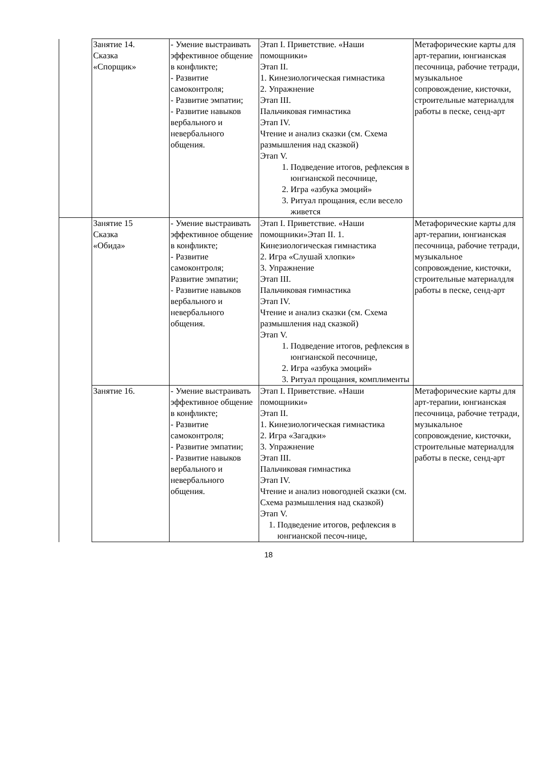| | Занятие 14. Сказка «Спорщик» | - Умение выстраивать эффективное общение в конфликте; - Развитие самоконтроля; - Развитие эмпатии; - Развитие навыков вербального и невербального общения. | Этап I. Приветствие. «Наши помощники» Этап II. 1. Кинезиологическая гимнастика 2. Упражнение Этап III. Пальчиковая гимнастика Этап IV. Чтение и анализ сказки (см. Схема размышления над сказкой) Этап V. 1. Подведение итогов, рефлексия в юнгианской песочнице, 2. Игра «азбука эмоций» 3. Ритуал прощания, если весело живется | Метафорические карты для арт-терапии, юнгианская песочница, рабочие тетради, музыкальное сопровождение, кисточки, строительные материалдля работы в песке, сенд-арт |
| | Занятие 15 Сказка «Обида» | - Умение выстраивать эффективное общение в конфликте; - Развитие самоконтроля; Развитие эмпатии; - Развитие навыков вербального и невербального общения. | Этап I. Приветствие. «Наши помощники»Этап II. 1. Кинезиологическая гимнастика 2. Игра «Слушай хлопки» 3. Упражнение Этап III. Пальчиковая гимнастика Этап IV. Чтение и анализ сказки (см. Схема размышления над сказкой) Этап V. 1. Подведение итогов, рефлексия в юнгианской песочнице, 2. Игра «азбука эмоций» 3. Ритуал прощания, комплименты | Метафорические карты для арт-терапии, юнгианская песочница, рабочие тетради, музыкальное сопровождение, кисточки, строительные материалдля работы в песке, сенд-арт |
| | Занятие 16. | - Умение выстраивать эффективное общение в конфликте; - Развитие самоконтроля; - Развитие эмпатии; - Развитие навыков вербального и невербального общения. | Этап I. Приветствие. «Наши помощники» Этап II. 1. Кинезиологическая гимнастика 2. Игра «Загадки» 3. Упражнение Этап III. Пальчиковая гимнастика Этап IV. Чтение и анализ новогодней сказки (см. Схема размышления над сказкой) Этап V. 1. Подведение итогов, рефлексия в юнгианской песоч-нице, | Метафорические карты для арт-терапии, юнгианская песочница, рабочие тетради, музыкальное сопровождение, кисточки, строительные материалдля работы в песке, сенд-арт |
18